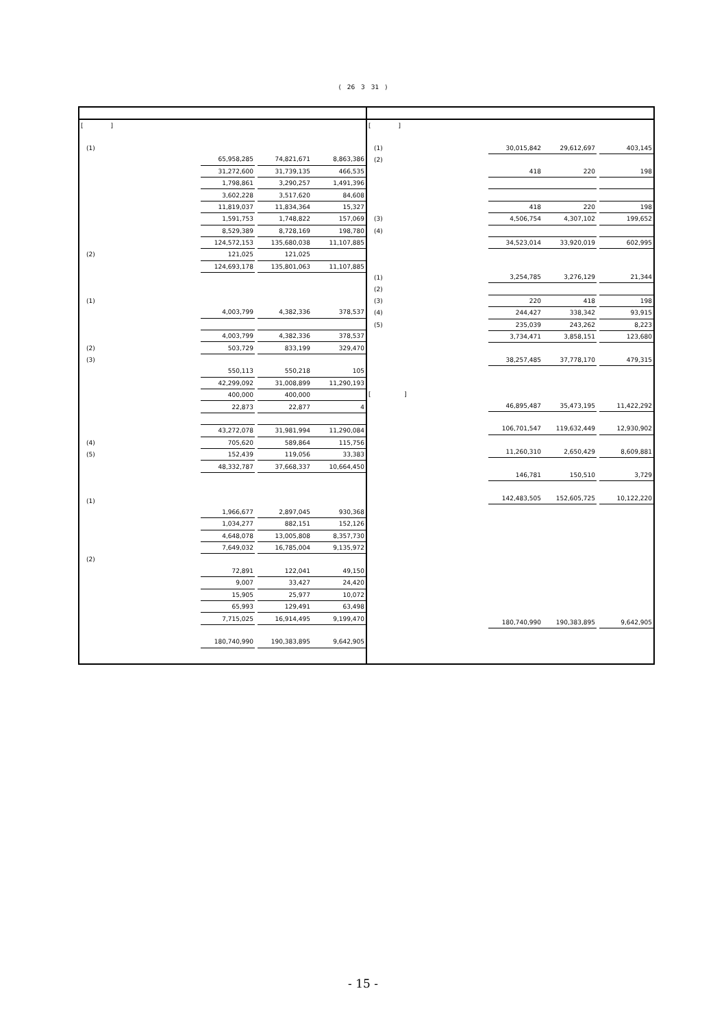( 26 3 31 )
| [ ] | | | | | |
| (1) | | | | | |
| | | 65,958,285 | | 74,821,671 | 8,863,386 |
| | | 31,272,600 | | 31,739,135 | 466,535 |
| | | 1,798,861 | | 3,290,257 | 1,491,396 |
| | | 3,602,228 | | 3,517,620 | 84,608 |
| | | 11,819,037 | | 11,834,364 | 15,327 |
| | | 1,591,753 | | 1,748,822 | 157,069 |
| | | 8,529,389 | | 8,728,169 | 198,780 |
| | | 124,572,153 | | 135,680,038 | 11,107,885 |
| (2) | | 121,025 | | 121,025 | |
| | | 124,693,178 | | 135,801,063 | 11,107,885 |
| (1) | | | | | |
| | | 4,003,799 | | 4,382,336 | 378,537 |
| | | 4,003,799 | | 4,382,336 | 378,537 |
| (2) | | 503,729 | | 833,199 | 329,470 |
| (3) | | | | | |
| | | 550,113 | | 550,218 | 105 |
| | | 42,299,092 | | 31,008,899 | 11,290,193 |
| | | 400,000 | | 400,000 | |
| | | 22,873 | | 22,877 | 4 |
| | | 43,272,078 | | 31,981,994 | 11,290,084 |
| (4) | | 705,620 | | 589,864 | 115,756 |
| (5) | | 152,439 | | 119,056 | 33,383 |
| | | 48,332,787 | | 37,668,337 | 10,664,450 |
| (1) | | | | | |
| | | 1,966,677 | | 2,897,045 | 930,368 |
| | | 1,034,277 | | 882,151 | 152,126 |
| | | 4,648,078 | | 13,005,808 | 8,357,730 |
| | | 7,649,032 | | 16,785,004 | 9,135,972 |
| (2) | | | | | |
| | | 72,891 | | 122,041 | 49,150 |
| | | 9,007 | | 33,427 | 24,420 |
| | | 15,905 | | 25,977 | 10,072 |
| | | 65,993 | | 129,491 | 63,498 |
| | | 7,715,025 | | 16,914,495 | 9,199,470 |
| | | 180,740,990 | | 190,383,895 | 9,642,905 |
| [ ] | | | | |
| (1) | 30,015,842 | 29,612,697 | | 403,145 |
| (2) | | | | |
| | 418 | 220 | | 198 |
| | 418 | 220 | | 198 |
| (3) | 4,506,754 | 4,307,102 | | 199,652 |
| (4) | | | | |
| | 34,523,014 | 33,920,019 | | 602,995 |
| (1) | 3,254,785 | 3,276,129 | | 21,344 |
| (2) | | | | |
| (3) | 220 | 418 | | 198 |
| (4) | 244,427 | 338,342 | | 93,915 |
| (5) | 235,039 | 243,262 | | 8,223 |
| | 3,734,471 | 3,858,151 | | 123,680 |
| | 38,257,485 | 37,778,170 | | 479,315 |
| [ ] | | | | |
| | 46,895,487 | 35,473,195 | | 11,422,292 |
| | 106,701,547 | 119,632,449 | | 12,930,902 |
| | 11,260,310 | 2,650,429 | | 8,609,881 |
| | 146,781 | 150,510 | | 3,729 |
| | 142,483,505 | 152,605,725 | | 10,122,220 |
| | 180,740,990 | 190,383,895 | | 9,642,905 |
- 15 -